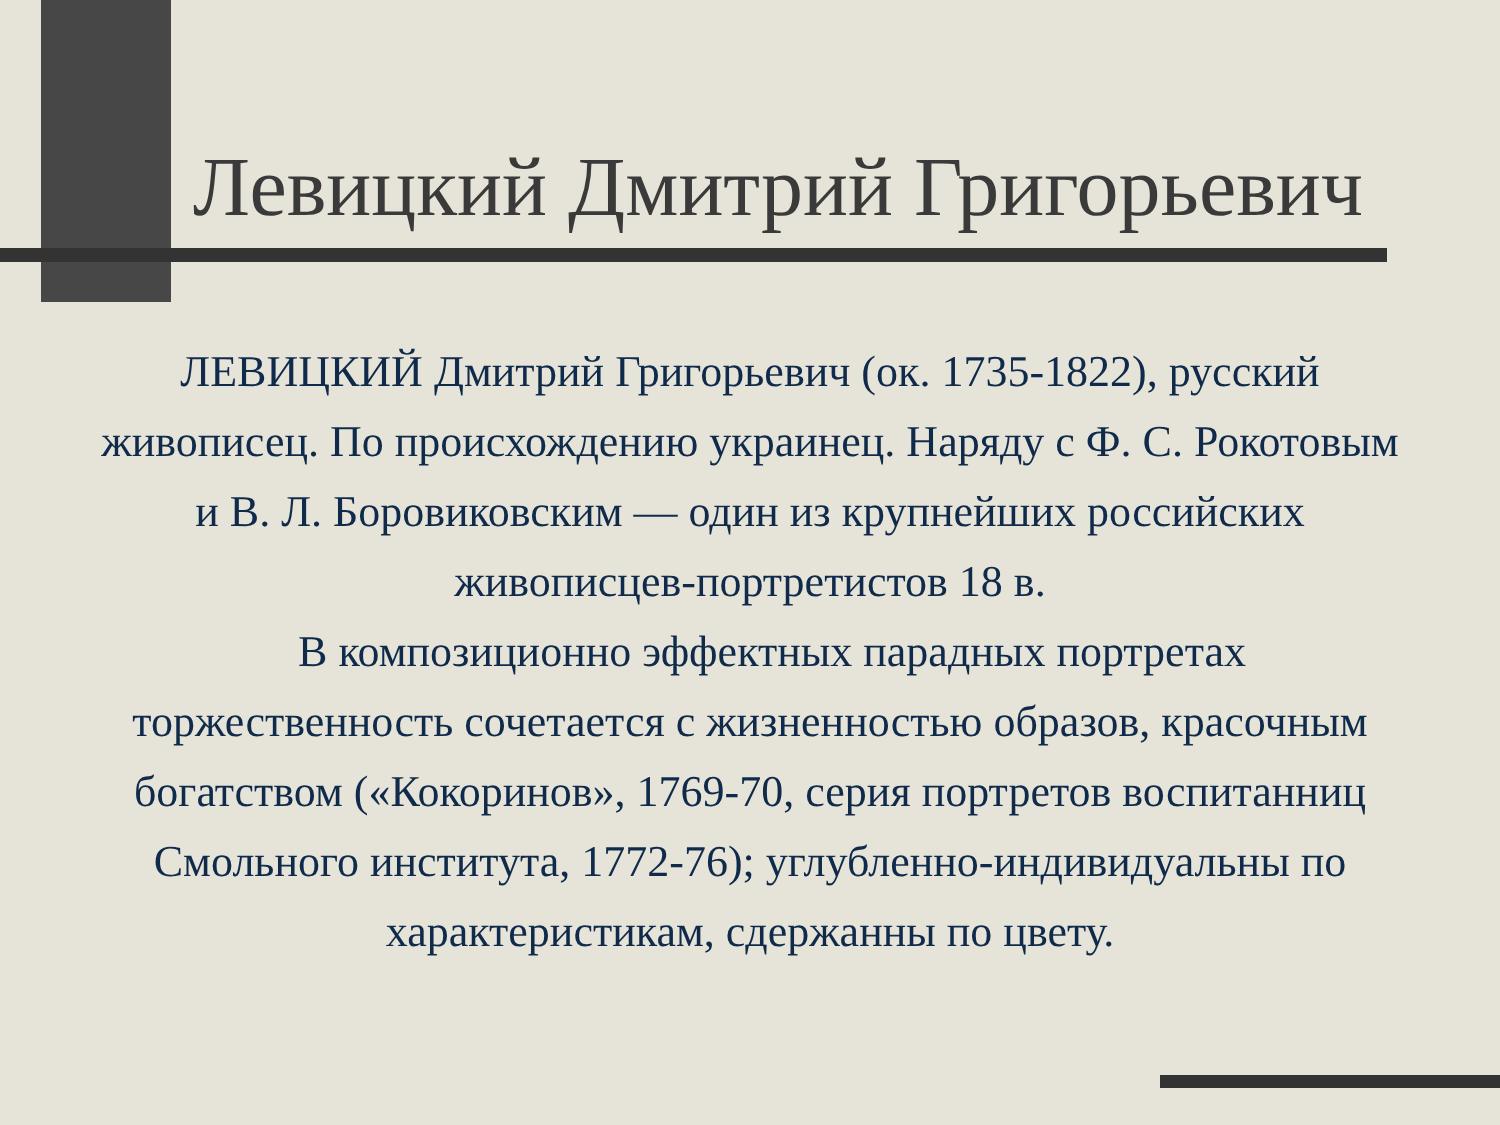Левицкий Дмитрий Григорьевич
ЛЕВИЦКИЙ Дмитрий Григорьевич (ок. 1735-1822), русский живописец. По происхождению украинец. Наряду с Ф. С. Рокотовым и В. Л. Боровиковским — один из крупнейших российских живописцев-портретистов 18 в.
В композиционно эффектных парадных портретах торжественность сочетается с жизненностью образов, красочным богатством («Кокоринов», 1769-70, серия портретов воспитанниц Смольного института, 1772-76); углубленно-индивидуальны по характеристикам, сдержанны по цвету.